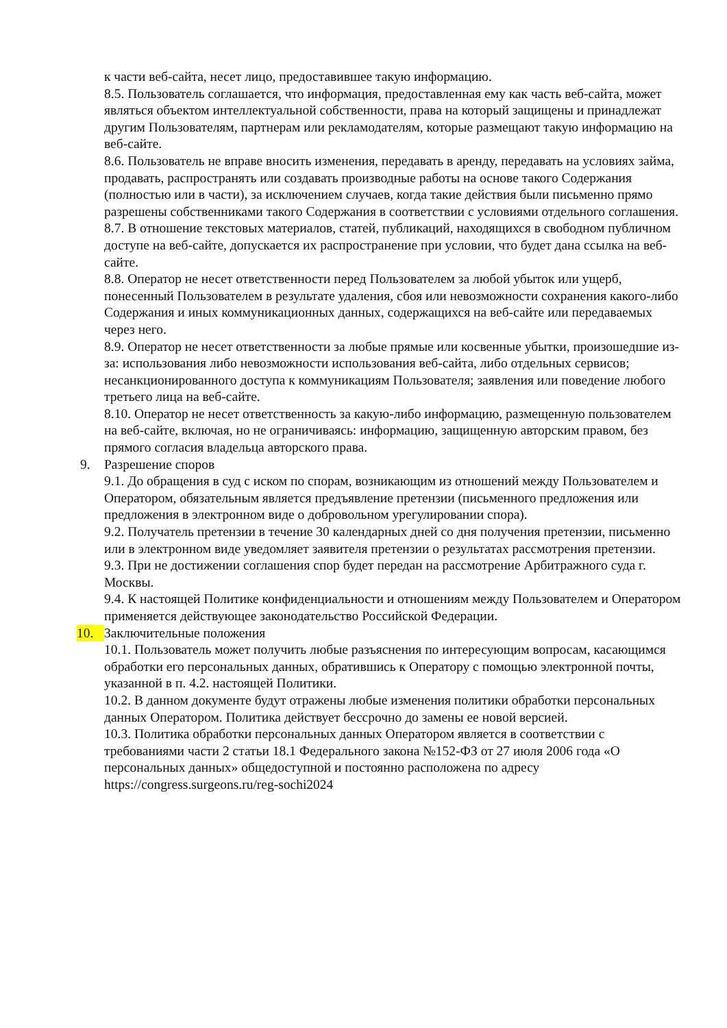к части веб-сайта, несет лицо, предоставившее такую информацию.
8.5. Пользователь соглашается, что информация, предоставленная ему как часть веб-сайта, может являться объектом интеллектуальной собственности, права на который защищены и принадлежат другим Пользователям, партнерам или рекламодателям, которые размещают такую информацию на веб-сайте.
8.6. Пользователь не вправе вносить изменения, передавать в аренду, передавать на условиях займа, продавать, распространять или создавать производные работы на основе такого Содержания (полностью или в части), за исключением случаев, когда такие действия были письменно прямо разрешены собственниками такого Содержания в соответствии с условиями отдельного соглашения.
8.7. В отношение текстовых материалов, статей, публикаций, находящихся в свободном публичном доступе на веб-сайте, допускается их распространение при условии, что будет дана ссылка на веб-сайте.
8.8. Оператор не несет ответственности перед Пользователем за любой убыток или ущерб, понесенный Пользователем в результате удаления, сбоя или невозможности сохранения какого-либо Содержания и иных коммуникационных данных, содержащихся на веб-сайте или передаваемых через него.
8.9. Оператор не несет ответственности за любые прямые или косвенные убытки, произошедшие из-за: использования либо невозможности использования веб-сайта, либо отдельных сервисов; несанкционированного доступа к коммуникациям Пользователя; заявления или поведение любого третьего лица на веб-сайте.
8.10. Оператор не несет ответственность за какую-либо информацию, размещенную пользователем на веб-сайте, включая, но не ограничиваясь: информацию, защищенную авторским правом, без прямого согласия владельца авторского права.
9. Разрешение споров
9.1. До обращения в суд с иском по спорам, возникающим из отношений между Пользователем и Оператором, обязательным является предъявление претензии (письменного предложения или предложения в электронном виде о добровольном урегулировании спора).
9.2. Получатель претензии в течение 30 календарных дней со дня получения претензии, письменно или в электронном виде уведомляет заявителя претензии о результатах рассмотрения претензии.
9.3. При не достижении соглашения спор будет передан на рассмотрение Арбитражного суда г. Москвы.
9.4. К настоящей Политике конфиденциальности и отношениям между Пользователем и Оператором применяется действующее законодательство Российской Федерации.
10. Заключительные положения
10.1. Пользователь может получить любые разъяснения по интересующим вопросам, касающимся обработки его персональных данных, обратившись к Оператору с помощью электронной почты, указанной в п. 4.2. настоящей Политики.
10.2. В данном документе будут отражены любые изменения политики обработки персональных данных Оператором. Политика действует бессрочно до замены ее новой версией.
10.3. Политика обработки персональных данных Оператором является в соответствии с требованиями части 2 статьи 18.1 Федерального закона №152-ФЗ от 27 июля 2006 года «О персональных данных» общедоступной и постоянно расположена по адресу https://congress.surgeons.ru/reg-sochi2024